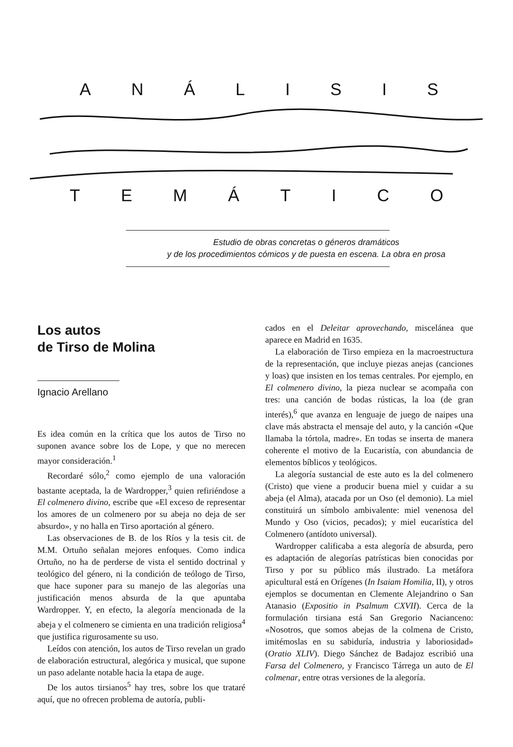ANÁLISIS
TEMÁTICO
Estudio de obras concretas o géneros dramáticos
y de los procedimientos cómicos y de puesta en escena. La obra en prosa
Los autos
de Tirso de Molina
Ignacio Arellano
Es idea común en la crítica que los autos de Tirso no suponen avance sobre los de Lope, y que no merecen mayor consideración.<sup>1</sup>
Recordaré sólo,<sup>2</sup> como ejemplo de una valoración bastante aceptada, la de Wardropper,<sup>3</sup> quien refiriéndose a El colmenero divino, escribe que «El exceso de representar los amores de un colmenero por su abeja no deja de ser absurdo», y no halla en Tirso aportación al género.
Las observaciones de B. de los Ríos y la tesis cit. de M.M. Ortuño señalan mejores enfoques. Como indica Ortuño, no ha de perderse de vista el sentido doctrinal y teológico del género, ni la condición de teólogo de Tirso, que hace suponer para su manejo de las alegorías una justificación menos absurda de la que apuntaba Wardropper. Y, en efecto, la alegoría mencionada de la abeja y el colmenero se cimienta en una tradición religiosa<sup>4</sup> que justifica rigurosamente su uso.
Leídos con atención, los autos de Tirso revelan un grado de elaboración estructural, alegórica y musical, que supone un paso adelante notable hacia la etapa de auge.
De los autos tirsianos<sup>5</sup> hay tres, sobre los que trataré aquí, que no ofrecen problema de autoría, publi-
cados en el Deleitar aprovechando, miscelánea que aparece en Madrid en 1635.
La elaboración de Tirso empieza en la macroestructura de la representación, que incluye piezas anejas (canciones y loas) que insisten en los temas centrales. Por ejemplo, en El colmenero divino, la pieza nuclear se acompaña con tres: una canción de bodas rústicas, la loa (de gran interés),<sup>6</sup> que avanza en lenguaje de juego de naipes una clave más abstracta el mensaje del auto, y la canción «Que llamaba la tórtola, madre». En todas se inserta de manera coherente el motivo de la Eucaristía, con abundancia de elementos bíblicos y teológicos.
La alegoría sustancial de este auto es la del colmenero (Cristo) que viene a producir buena miel y cuidar a su abeja (el Alma), atacada por un Oso (el demonio). La miel constituirá un símbolo ambivalente: miel venenosa del Mundo y Oso (vicios, pecados); y miel eucarística del Colmenero (antídoto universal).
Wardropper calificaba a esta alegoría de absurda, pero es adaptación de alegorías patrísticas bien conocidas por Tirso y por su público más ilustrado. La metáfora apicultural está en Orígenes (In Isaiam Homilia, II), y otros ejemplos se documentan en Clemente Alejandrino o San Atanasio (Expositio in Psalmum CXVII). Cerca de la formulación tirsiana está San Gregorio Nacianceno: «Nosotros, que somos abejas de la colmena de Cristo, imitémoslas en su sabiduría, industria y laboriosidad» (Oratio XLIV). Diego Sánchez de Badajoz escribió una Farsa del Colmenero, y Francisco Tárrega un auto de El colmenar, entre otras versiones de la alegoría.